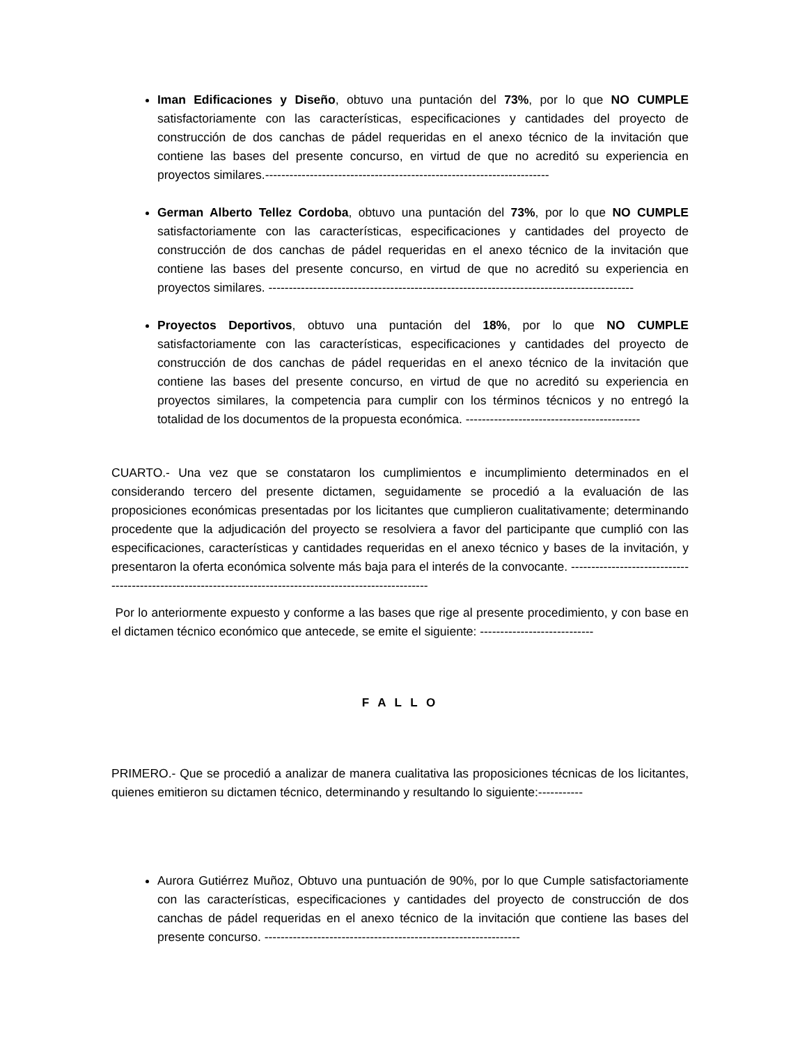Iman Edificaciones y Diseño, obtuvo una puntación del 73%, por lo que NO CUMPLE satisfactoriamente con las características, especificaciones y cantidades del proyecto de construcción de dos canchas de pádel requeridas en el anexo técnico de la invitación que contiene las bases del presente concurso, en virtud de que no acreditó su experiencia en proyectos similares.----------------------------------------------------------------------
German Alberto Tellez Cordoba, obtuvo una puntación del 73%, por lo que NO CUMPLE satisfactoriamente con las características, especificaciones y cantidades del proyecto de construcción de dos canchas de pádel requeridas en el anexo técnico de la invitación que contiene las bases del presente concurso, en virtud de que no acreditó su experiencia en proyectos similares. ------------------------------------------------------------------------------------------
Proyectos Deportivos, obtuvo una puntación del 18%, por lo que NO CUMPLE satisfactoriamente con las características, especificaciones y cantidades del proyecto de construcción de dos canchas de pádel requeridas en el anexo técnico de la invitación que contiene las bases del presente concurso, en virtud de que no acreditó su experiencia en proyectos similares, la competencia para cumplir con los términos técnicos y no entregó la totalidad de los documentos de la propuesta económica. -------------------------------------------
CUARTO.- Una vez que se constataron los cumplimientos e incumplimiento determinados en el considerando tercero del presente dictamen, seguidamente se procedió a la evaluación de las proposiciones económicas presentadas por los licitantes que cumplieron cualitativamente; determinando procedente que la adjudicación del proyecto se resolviera a favor del participante que cumplió con las especificaciones, características y cantidades requeridas en el anexo técnico y bases de la invitación, y presentaron la oferta económica solvente más baja para el interés de la convocante. -----------------------------------------------------------------------------------------------------------
Por lo anteriormente expuesto y conforme a las bases que rige al presente procedimiento, y con base en el dictamen técnico económico que antecede, se emite el siguiente: ----------------------------
F A L L O
PRIMERO.- Que se procedió a analizar de manera cualitativa las proposiciones técnicas de los licitantes, quienes emitieron su dictamen técnico, determinando y resultando lo siguiente:-----------
Aurora Gutiérrez Muñoz, Obtuvo una puntuación de 90%, por lo que Cumple satisfactoriamente con las características, especificaciones y cantidades del proyecto de construcción de dos canchas de pádel requeridas en el anexo técnico de la invitación que contiene las bases del presente concurso. ---------------------------------------------------------------